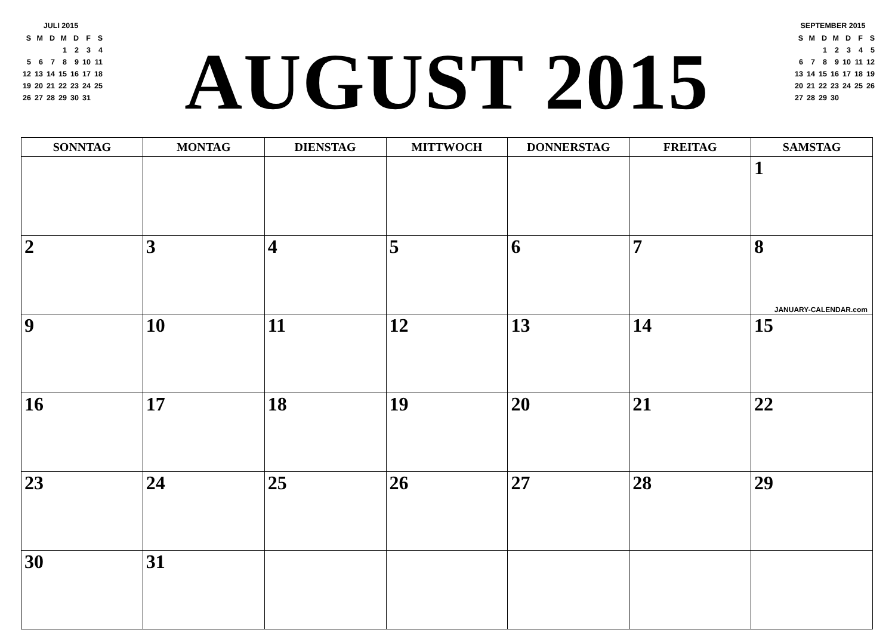JULI 2015
| S | M | D | M | D | F | S |
| | | | 1 | 2 | 3 | 4 |
| 5 | 6 | 7 | 8 | 9 | 10 | 11 |
| 12 | 13 | 14 | 15 | 16 | 17 | 18 |
| 19 | 20 | 21 | 22 | 23 | 24 | 25 |
| 26 | 27 | 28 | 29 | 30 | 31 | |
AUGUST 2015
SEPTEMBER 2015
| S | M | D | M | D | F | S |
| | | 1 | 2 | 3 | 4 | 5 |
| 6 | 7 | 8 | 9 | 10 | 11 | 12 |
| 13 | 14 | 15 | 16 | 17 | 18 | 19 |
| 20 | 21 | 22 | 23 | 24 | 25 | 26 |
| 27 | 28 | 29 | 30 | | | |
| SONNTAG | MONTAG | DIENSTAG | MITTWOCH | DONNERSTAG | FREITAG | SAMSTAG |
| --- | --- | --- | --- | --- | --- | --- |
| | | | | | | 1 |
| 2 | 3 | 4 | 5 | 6 | 7 | 8 JANUARY-CALENDAR.com |
| 9 | 10 | 11 | 12 | 13 | 14 | 15 |
| 16 | 17 | 18 | 19 | 20 | 21 | 22 |
| 23 | 24 | 25 | 26 | 27 | 28 | 29 |
| 30 | 31 | | | | | |